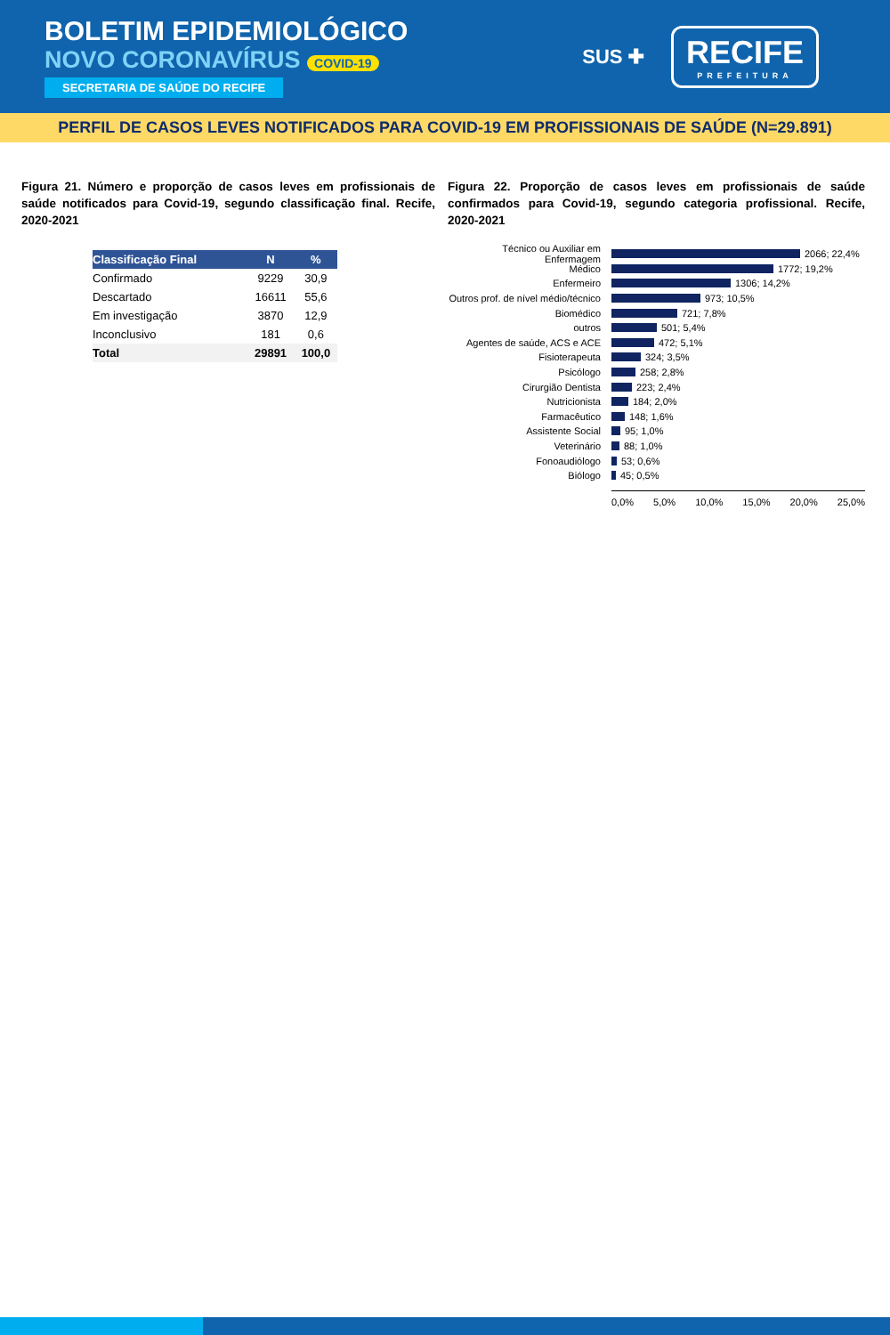BOLETIM EPIDEMIOLÓGICO
NOVO CORONAVÍRUS COVID-19
SECRETARIA DE SAÚDE DO RECIFE
SUS ✚
RECIFE
PREFEITURA
PERFIL DE CASOS LEVES NOTIFICADOS PARA COVID-19 EM PROFISSIONAIS DE SAÚDE (N=29.891)
Figura 21. Número e proporção de casos leves em profissionais de saúde notificados para Covid-19, segundo classificação final. Recife, 2020-2021
| Classificação Final | N | % |
| --- | --- | --- |
| Confirmado | 9229 | 30,9 |
| Descartado | 16611 | 55,6 |
| Em investigação | 3870 | 12,9 |
| Inconclusivo | 181 | 0,6 |
| Total | 29891 | 100,0 |
Figura 22. Proporção de casos leves em profissionais de saúde confirmados para Covid-19, segundo categoria profissional. Recife, 2020-2021
Técnico ou Auxiliar em Enfermagem 2066; 22,4%
Médico 1772; 19,2%
Enfermeiro 1306; 14,2%
Outros prof. de nível médio/técnico 973; 10,5%
Biomédico 721; 7,8%
outros 501; 5,4%
Agentes de saúde, ACS e ACE 472; 5,1%
Fisioterapeuta 324; 3,5%
Psicólogo 258; 2,8%
Cirurgião Dentista 223; 2,4%
Nutricionista 184; 2,0%
Farmacêutico 148; 1,6%
Assistente Social 95; 1,0%
Veterinário 88; 1,0%
Fonoaudiólogo 53; 0,6%
Biólogo 45; 0,5%
0,0% 5,0% 10,0% 15,0% 20,0% 25,0%